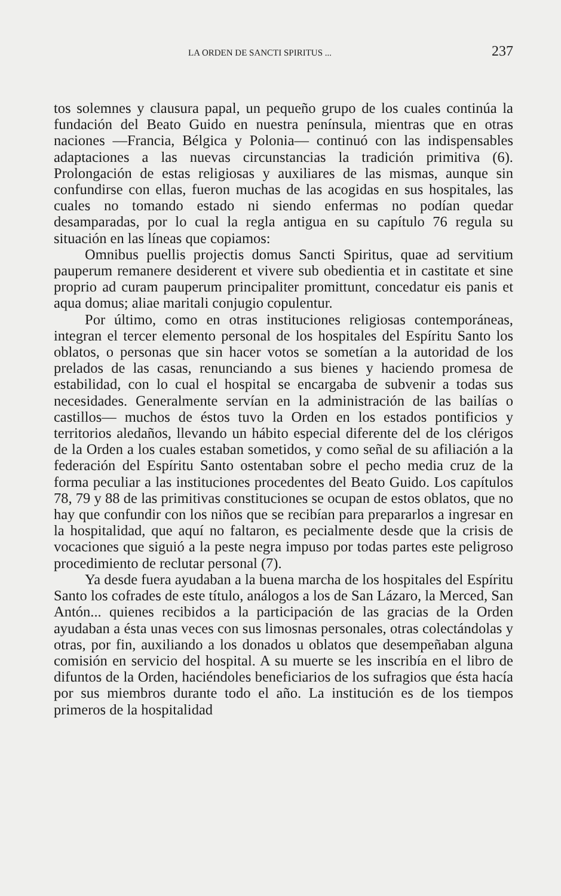LA ORDEN DE SANCTI SPIRITUS ... 237
tos solemnes y clausura papal, un pequeño grupo de los cuales continúa la fundación del Beato Guido en nuestra península, mientras que en otras naciones —Francia, Bélgica y Polonia— continuó con las indispensables adaptaciones a las nuevas circunstancias la tradición primitiva (6). Prolongación de estas religiosas y auxiliares de las mismas, aunque sin confundirse con ellas, fueron muchas de las acogidas en sus hospitales, las cuales no tomando estado ni siendo enfermas no podían quedar desamparadas, por lo cual la regla antigua en su capítulo 76 regula su situación en las líneas que copiamos:
Omnibus puellis projectis domus Sancti Spiritus, quae ad servitium pauperum remanere desiderent et vivere sub obedientia et in castitate et sine proprio ad curam pauperum principaliter promittunt, concedatur eis panis et aqua domus; aliae maritali conjugio copulentur.
Por último, como en otras instituciones religiosas contemporáneas, integran el tercer elemento personal de los hospitales del Espíritu Santo los oblatos, o personas que sin hacer votos se sometían a la autoridad de los prelados de las casas, renunciando a sus bienes y haciendo promesa de estabilidad, con lo cual el hospital se encargaba de subvenir a todas sus necesidades. Generalmente servían en la administración de las bailías o castillos— muchos de éstos tuvo la Orden en los estados pontificios y territorios aledaños, llevando un hábito especial diferente del de los clérigos de la Orden a los cuales estaban sometidos, y como señal de su afiliación a la federación del Espíritu Santo ostentaban sobre el pecho media cruz de la forma peculiar a las instituciones procedentes del Beato Guido. Los capítulos 78, 79 y 88 de las primitivas constituciones se ocupan de estos oblatos, que no hay que confundir con los niños que se recibían para prepararlos a ingresar en la hospitalidad, que aquí no faltaron, es pecialmente desde que la crisis de vocaciones que siguió a la peste negra impuso por todas partes este peligroso procedimiento de reclutar personal (7).
Ya desde fuera ayudaban a la buena marcha de los hospitales del Espíritu Santo los cofrades de este título, análogos a los de San Lázaro, la Merced, San Antón... quienes recibidos a la participación de las gracias de la Orden ayudaban a ésta unas veces con sus limosnas personales, otras colectándolas y otras, por fin, auxiliando a los donados u oblatos que desempeñaban alguna comisión en servicio del hospital. A su muerte se les inscribía en el libro de difuntos de la Orden, haciéndoles beneficiarios de los sufragios que ésta hacía por sus miembros durante todo el año. La institución es de los tiempos primeros de la hospitalidad